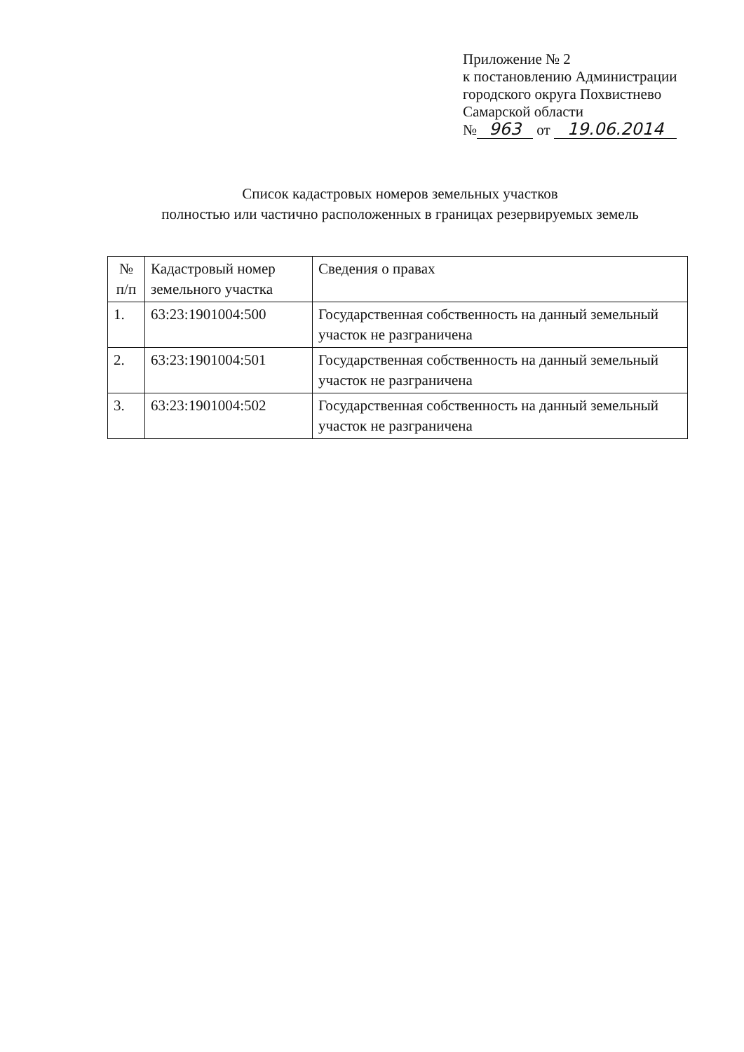Приложение № 2
к постановлению Администрации
городского округа Похвистнево
Самарской области
№ 963 от 19.06.2014
Список кадастровых номеров земельных участков
полностью или частично расположенных в границах резервируемых земель
| № п/п | Кадастровый номер земельного участка | Сведения о правах |
| --- | --- | --- |
| 1. | 63:23:1901004:500 | Государственная собственность на данный земельный участок не разграничена |
| 2. | 63:23:1901004:501 | Государственная собственность на данный земельный участок не разграничена |
| 3. | 63:23:1901004:502 | Государственная собственность на данный земельный участок не разграничена |